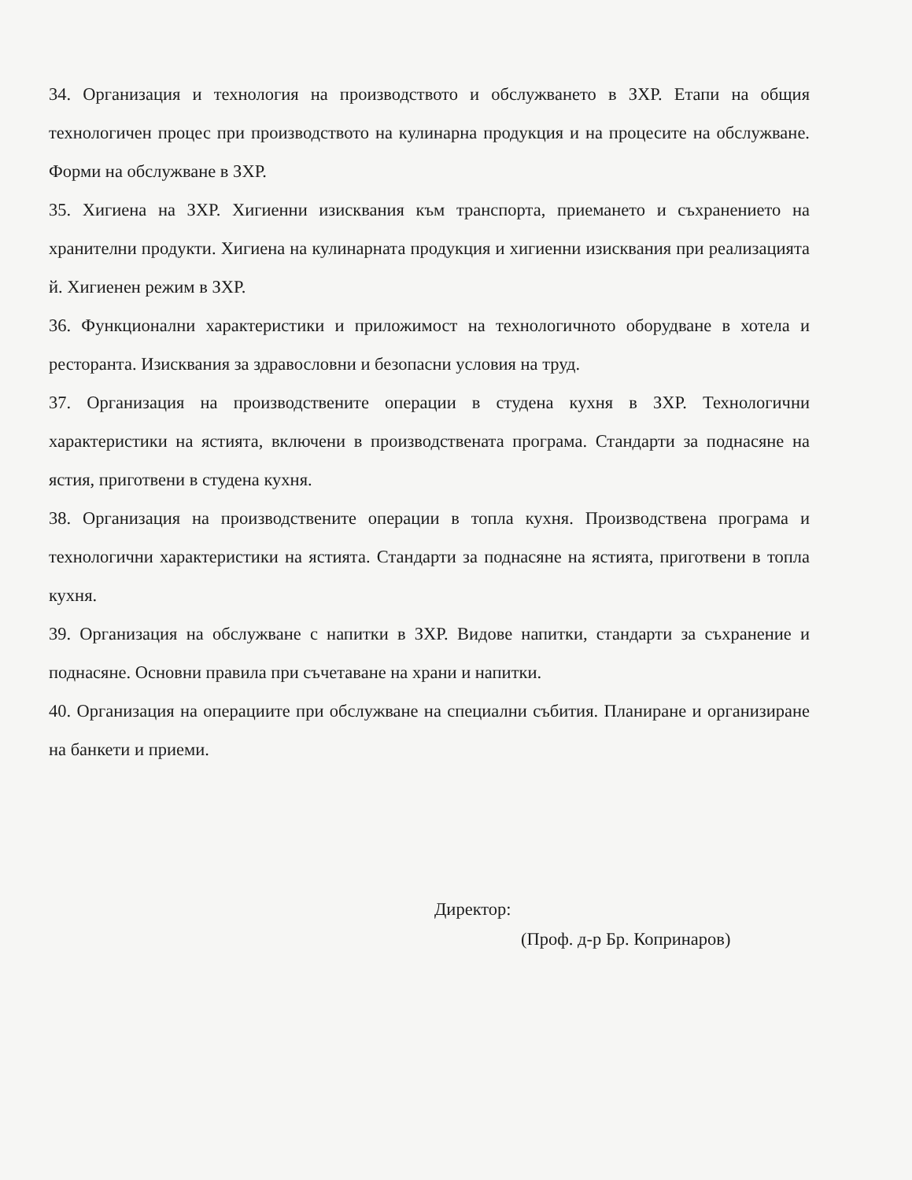34. Организация и технология на производството и обслужването в ЗХР. Етапи на общия технологичен процес при производството на кулинарна продукция и на процесите на обслужване. Форми на обслужване в ЗХР.
35. Хигиена на ЗХР. Хигиенни изисквания към транспорта, приемането и съхранението на хранителни продукти. Хигиена на кулинарната продукция и хигиенни изисквания при реализацията й. Хигиенен режим в ЗХР.
36. Функционални характеристики и приложимост на технологичното оборудване в хотела и ресторанта. Изисквания за здравословни и безопасни условия на труд.
37. Организация на производствените операции в студена кухня в ЗХР. Технологични характеристики на ястията, включени в производствената програма. Стандарти за поднасяне на ястия, приготвени в студена кухня.
38. Организация на производствените операции в топла кухня. Производствена програма и технологични характеристики на ястията. Стандарти за поднасяне на ястията, приготвени в топла кухня.
39. Организация на обслужване с напитки в ЗХР. Видове напитки, стандарти за съхранение и поднасяне. Основни правила при съчетаване на храни и напитки.
40. Организация на операциите при обслужване на специални събития. Планиране и организиране на банкети и приеми.
Директор:
(Проф. д-р Бр. Копринаров)